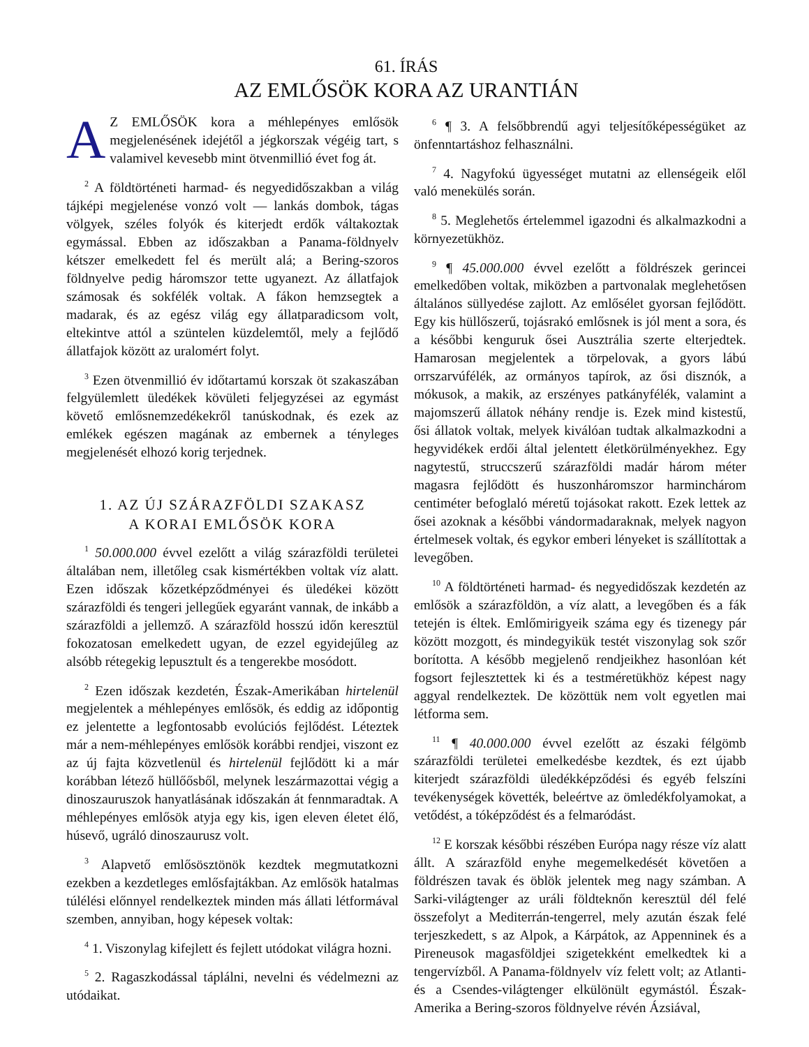61. ÍRÁS
AZ EMLŐSÖK KORA AZ URANTIÁN
AZ EMLŐSÖK kora a méhlepényes emlősök megjelenésének idejétől a jégkorszak végéig tart, s valamivel kevesebb mint ötvenmillió évet fog át.
<sup>2</sup> A földtörténeti harmad- és negyedidőszakban a világ tájképi megjelenése vonzó volt — lankás dombok, tágas völgyek, széles folyók és kiterjedt erdők váltakoztak egymással. Ebben az időszakban a Panama-földnyelv kétszer emelkedett fel és merült alá; a Bering-szoros földnyelve pedig háromszor tette ugyanezt. Az állatfajok számosak és sokfélék voltak. A fákon hemzsegtek a madarak, és az egész világ egy állatparadicsom volt, eltekintve attól a szüntelen küzdelemtől, mely a fejlődő állatfajok között az uralomért folyt.
<sup>3</sup> Ezen ötvenmillió év időtartamú korszak öt szakaszában felgyülemlett üledékek kövületi feljegyzései az egymást követő emlősnemzedékekről tanúskodnak, és ezek az emlékek egészen magának az embernek a tényleges megjelenését elhozó korig terjednek.
1. AZ ÚJ SZÁRAZFÖLDI SZAKASZ
A KORAI EMLŐSÖK KORA
<sup>1</sup> 50.000.000 évvel ezelőtt a világ szárazföldi területei általában nem, illetőleg csak kismértékben voltak víz alatt. Ezen időszak kőzetképződményei és üledékei között szárazföldi és tengeri jellegűek egyaránt vannak, de inkább a szárazföldi a jellemző. A szárazföld hosszú időn keresztül fokozatosan emelkedett ugyan, de ezzel egyidejűleg az alsóbb rétegekig lepusztult és a tengerekbe mosódott.
<sup>2</sup> Ezen időszak kezdetén, Észak-Amerikában hirtelenül megjelentek a méhlepényes emlősök, és eddig az időpontig ez jelentette a legfontosabb evolúciós fejlődést. Léteztek már a nem-méhlepényes emlősök korábbi rendjei, viszont ez az új fajta közvetlenül és hirtelenül fejlődött ki a már korábban létező hüllőősből, melynek leszármazottai végig a dinoszauruszok hanyatlásának időszakán át fennmaradtak. A méhlepényes emlősök atyja egy kis, igen eleven életet élő, húsevő, ugráló dinoszaurusz volt.
<sup>3</sup> Alapvető emlősösztönök kezdtek megmutatkozni ezekben a kezdetleges emlősfajtákban. Az emlősök hatalmas túlélési előnnyel rendelkeztek minden más állati létformával szemben, annyiban, hogy képesek voltak:
<sup>4</sup> 1. Viszonylag kifejlett és fejlett utódokat világra hozni.
<sup>5</sup> 2. Ragaszkodással táplálni, nevelni és védelmezni az utódaikat.
<sup>6</sup> ¶ 3. A felsőbbrendű agyi teljesítőképességüket az önfenntartáshoz felhasználni.
<sup>7</sup> 4. Nagyfokú ügyességet mutatni az ellenségeik elől való menekülés során.
<sup>8</sup> 5. Meglehetős értelemmel igazodni és alkalmazkodni a környezetükhöz.
<sup>9</sup> ¶ 45.000.000 évvel ezelőtt a földrészek gerincei emelkedőben voltak, miközben a partvonalak meglehetősen általános süllyedése zajlott. Az emlősélet gyorsan fejlődött. Egy kis hüllőszerű, tojásrakó emlősnek is jól ment a sora, és a későbbi kenguruk ősei Ausztrália szerte elterjedtek. Hamarosan megjelentek a törpelovak, a gyors lábú orrszarvúfélék, az ormányos tapírok, az ősi disznók, a mókusok, a makik, az erszényes patkányfélék, valamint a majomszerű állatok néhány rendje is. Ezek mind kistestű, ősi állatok voltak, melyek kiválóan tudtak alkalmazkodni a hegyvidékek erdői által jelentett életkörülményekhez. Egy nagytestű, struccszerű szárazföldi madár három méter magasra fejlődött és huszonháromszor harminchárom centiméter befoglaló méretű tojásokat rakott. Ezek lettek az ősei azoknak a későbbi vándormadaraknak, melyek nagyon értelmesek voltak, és egykor emberi lényeket is szállítottak a levegőben.
<sup>10</sup> A földtörténeti harmad- és negyedidőszak kezdetén az emlősök a szárazföldön, a víz alatt, a levegőben és a fák tetején is éltek. Emlőmirigyeik száma egy és tizenegy pár között mozgott, és mindegyikük testét viszonylag sok szőr borította. A később megjelenő rendjeikhez hasonlóan két fogsort fejlesztettek ki és a testméretükhöz képest nagy aggyal rendelkeztek. De közöttük nem volt egyetlen mai létforma sem.
<sup>11</sup> ¶ 40.000.000 évvel ezelőtt az északi félgömb szárazföldi területei emelkedésbe kezdtek, és ezt újabb kiterjedt szárazföldi üledékképződési és egyéb felszíni tevékenységek követték, beleértve az ömledékfolyamokat, a vetődést, a tóképződést és a felmaródást.
<sup>12</sup> E korszak későbbi részében Európa nagy része víz alatt állt. A szárazföld enyhe megemelkedését követően a földrészen tavak és öblök jelentek meg nagy számban. A Sarki-világtenger az uráli földteknőn keresztül dél felé összefolyt a Mediterrán-tengerrel, mely azután észak felé terjeszkedett, s az Alpok, a Kárpátok, az Appenninek és a Pireneusok magasföldjei szigetekként emelkedtek ki a tengervízből. A Panama-földnyelv víz felett volt; az Atlanti- és a Csendes-világtenger elkülönült egymástól. Észak-Amerika a Bering-szoros földnyelve révén Ázsiával,